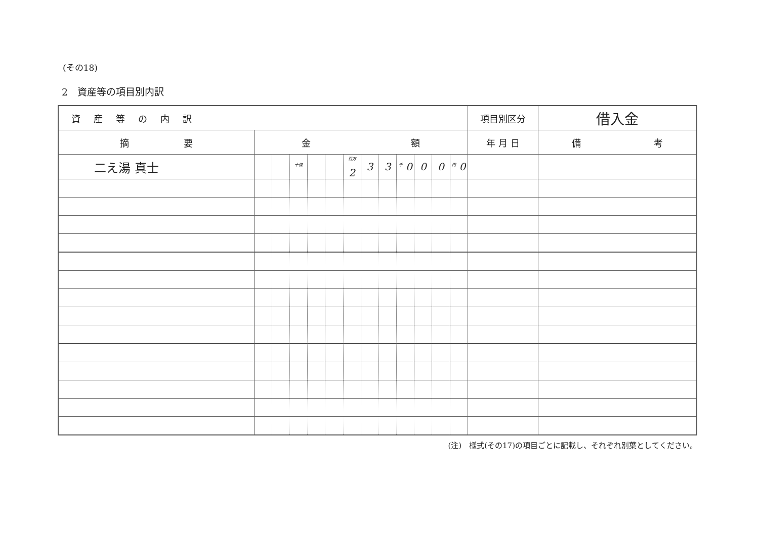(その18)
2　資産等の項目別内訳
| 資産等の内訳 | | | | | | | | | | | | | 項目別区分 | 借入金 |
| 摘 要 | 金 額 | | | | | | | | | | | | 年 月 日 | 備 考 |
| 二え湯 真士 | | | <sup>十億</sup> | | | <sup>百万</sup> 2 | 3 | 3 | <sup>千</sup> 0 | 0 | 0 | <sup>円</sup> 0 | | |
(注)　様式(その17)の項目ごとに記載し、それぞれ別葉としてください。